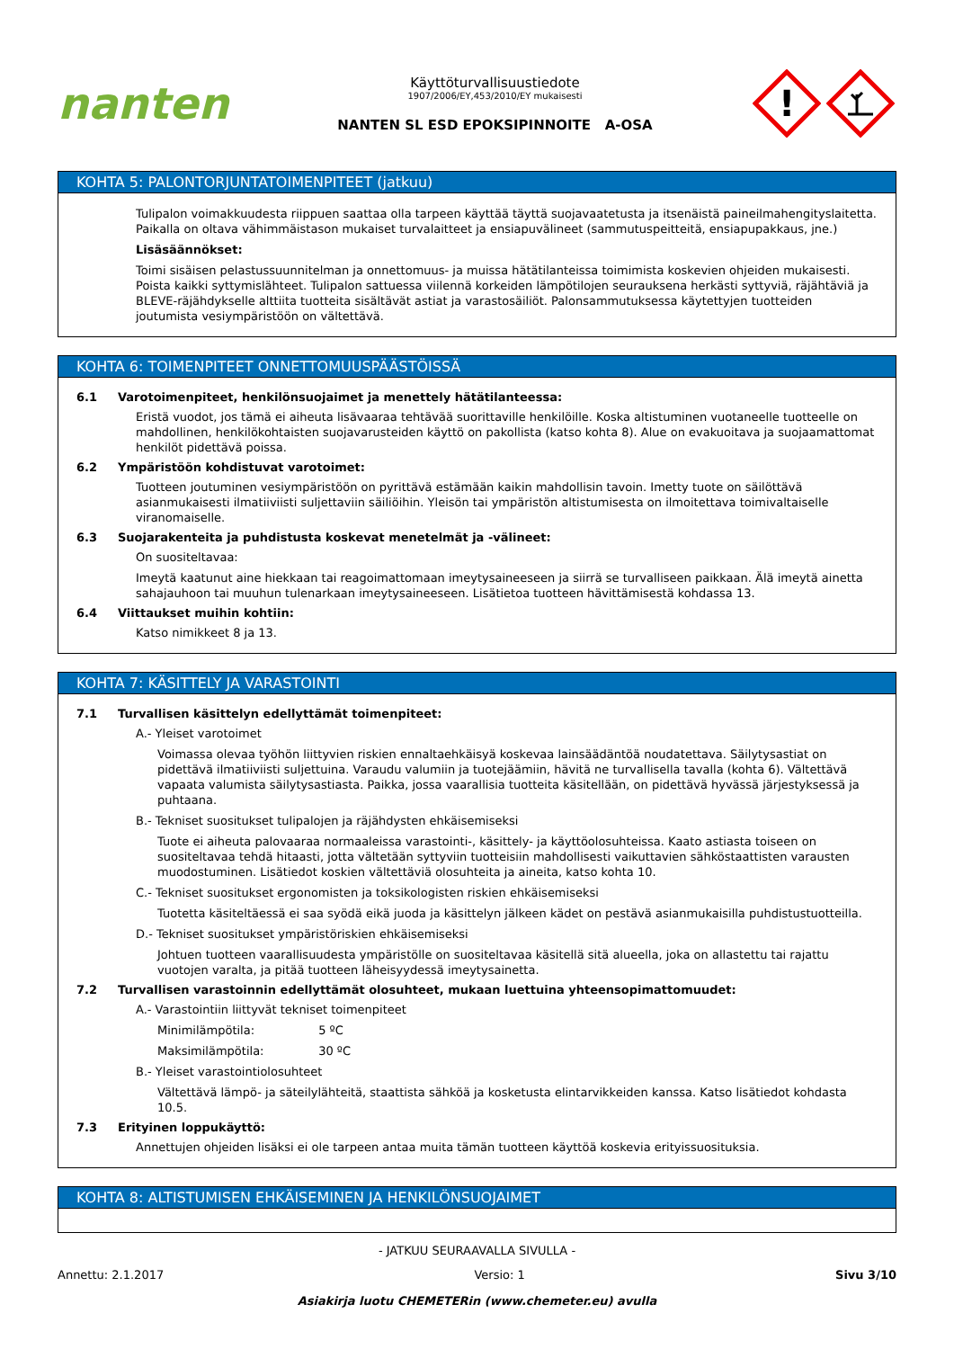nanten
Käyttöturvallisuustiedote
1907/2006/EY,453/2010/EY mukaisesti
NANTEN SL ESD EPOKSIPINNOITE A-OSA
!
KOHTA 5: PALONTORJUNTATOIMENPITEET (jatkuu)
Tulipalon voimakkuudesta riippuen saattaa olla tarpeen käyttää täyttä suojavaatetusta ja itsenäistä paineilmahengityslaitetta. Paikalla on oltava vähimmäistason mukaiset turvalaitteet ja ensiapuvälineet (sammutuspeitteitä, ensiapupakkaus, jne.)
Lisäsäännökset:
Toimi sisäisen pelastussuunnitelman ja onnettomuus- ja muissa hätätilanteissa toimimista koskevien ohjeiden mukaisesti. Poista kaikki syttymislähteet. Tulipalon sattuessa viilennä korkeiden lämpötilojen seurauksena herkästi syttyviä, räjähtäviä ja BLEVE-räjähdykselle alttiita tuotteita sisältävät astiat ja varastosäiliöt. Palonsammutuksessa käytettyjen tuotteiden joutumista vesiympäristöön on vältettävä.
KOHTA 6: TOIMENPITEET ONNETTOMUUSPÄÄSTÖISSÄ
6.1 Varotoimenpiteet, henkilönsuojaimet ja menettely hätätilanteessa:
Eristä vuodot, jos tämä ei aiheuta lisävaaraa tehtävää suorittaville henkilöille. Koska altistuminen vuotaneelle tuotteelle on mahdollinen, henkilökohtaisten suojavarusteiden käyttö on pakollista (katso kohta 8). Alue on evakuoitava ja suojaamattomat henkilöt pidettävä poissa.
6.2 Ympäristöön kohdistuvat varotoimet:
Tuotteen joutuminen vesiympäristöön on pyrittävä estämään kaikin mahdollisin tavoin. Imetty tuote on säilöttävä asianmukaisesti ilmatiiviisti suljettaviin säiliöihin. Yleisön tai ympäristön altistumisesta on ilmoitettava toimivaltaiselle viranomaiselle.
6.3 Suojarakenteita ja puhdistusta koskevat menetelmät ja -välineet:
On suositeltavaa:
Imeytä kaatunut aine hiekkaan tai reagoimattomaan imeytysaineeseen ja siirrä se turvalliseen paikkaan. Älä imeytä ainetta sahajauhoon tai muuhun tulenarkaan imeytysaineeseen. Lisätietoa tuotteen hävittämisestä kohdassa 13.
6.4 Viittaukset muihin kohtiin:
Katso nimikkeet 8 ja 13.
KOHTA 7: KÄSITTELY JA VARASTOINTI
7.1 Turvallisen käsittelyn edellyttämät toimenpiteet:
A.- Yleiset varotoimet
Voimassa olevaa työhön liittyvien riskien ennaltaehkäisyä koskevaa lainsäädäntöä noudatettava. Säilytysastiat on pidettävä ilmatiiviisti suljettuina. Varaudu valumiin ja tuotejäämiin, hävitä ne turvallisella tavalla (kohta 6). Vältettävä vapaata valumista säilytysastiasta. Paikka, jossa vaarallisia tuotteita käsitellään, on pidettävä hyvässä järjestyksessä ja puhtaana.
B.- Tekniset suositukset tulipalojen ja räjähdysten ehkäisemiseksi
Tuote ei aiheuta palovaaraa normaaleissa varastointi-, käsittely- ja käyttöolosuhteissa. Kaato astiasta toiseen on suositeltavaa tehdä hitaasti, jotta vältetään syttyviin tuotteisiin mahdollisesti vaikuttavien sähköstaattisten varausten muodostuminen. Lisätiedot koskien vältettäviä olosuhteita ja aineita, katso kohta 10.
C.- Tekniset suositukset ergonomisten ja toksikologisten riskien ehkäisemiseksi
Tuotetta käsiteltäessä ei saa syödä eikä juoda ja käsittelyn jälkeen kädet on pestävä asianmukaisilla puhdistustuotteilla.
D.- Tekniset suositukset ympäristöriskien ehkäisemiseksi
Johtuen tuotteen vaarallisuudesta ympäristölle on suositeltavaa käsitellä sitä alueella, joka on allastettu tai rajattu vuotojen varalta, ja pitää tuotteen läheisyydessä imeytysainetta.
7.2 Turvallisen varastoinnin edellyttämät olosuhteet, mukaan luettuina yhteensopimattomuudet:
A.- Varastointiin liittyvät tekniset toimenpiteet
Minimilämpötila: 5 ºC
Maksimilämpötila: 30 ºC
B.- Yleiset varastointiolosuhteet
Vältettävä lämpö- ja säteilylähteitä, staattista sähköä ja kosketusta elintarvikkeiden kanssa. Katso lisätiedot kohdasta 10.5.
7.3 Erityinen loppukäyttö:
Annettujen ohjeiden lisäksi ei ole tarpeen antaa muita tämän tuotteen käyttöä koskevia erityissuosituksia.
KOHTA 8: ALTISTUMISEN EHKÄISEMINEN JA HENKILÖNSUOJAIMET
- JATKUU SEURAAVALLA SIVULLA -
Annettu: 2.1.2017 Versio: 1 Sivu 3/10
Asiakirja luotu CHEMETERin (www.chemeter.eu) avulla